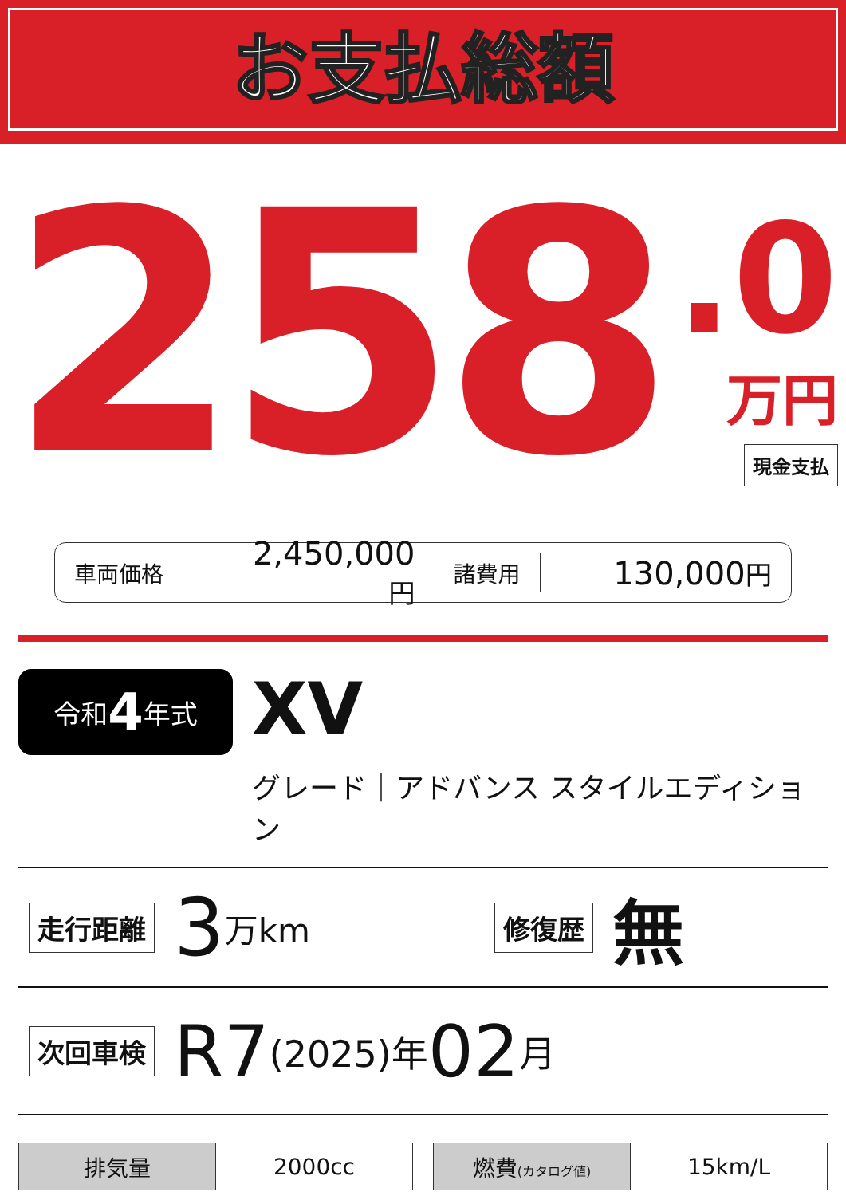お支払総額
258
.0
万円
現金支払
車両価格 2,450,000円 諸費用 130,000円
令和 4 年式
XV
グレード｜アドバンス スタイルエディション
走行距離 3 万km 修復歴 無
次回車検 R7 (2025)年 02 月
| 排気量 | 2000cc |
| 燃費 (カタログ値) | 15km/L |